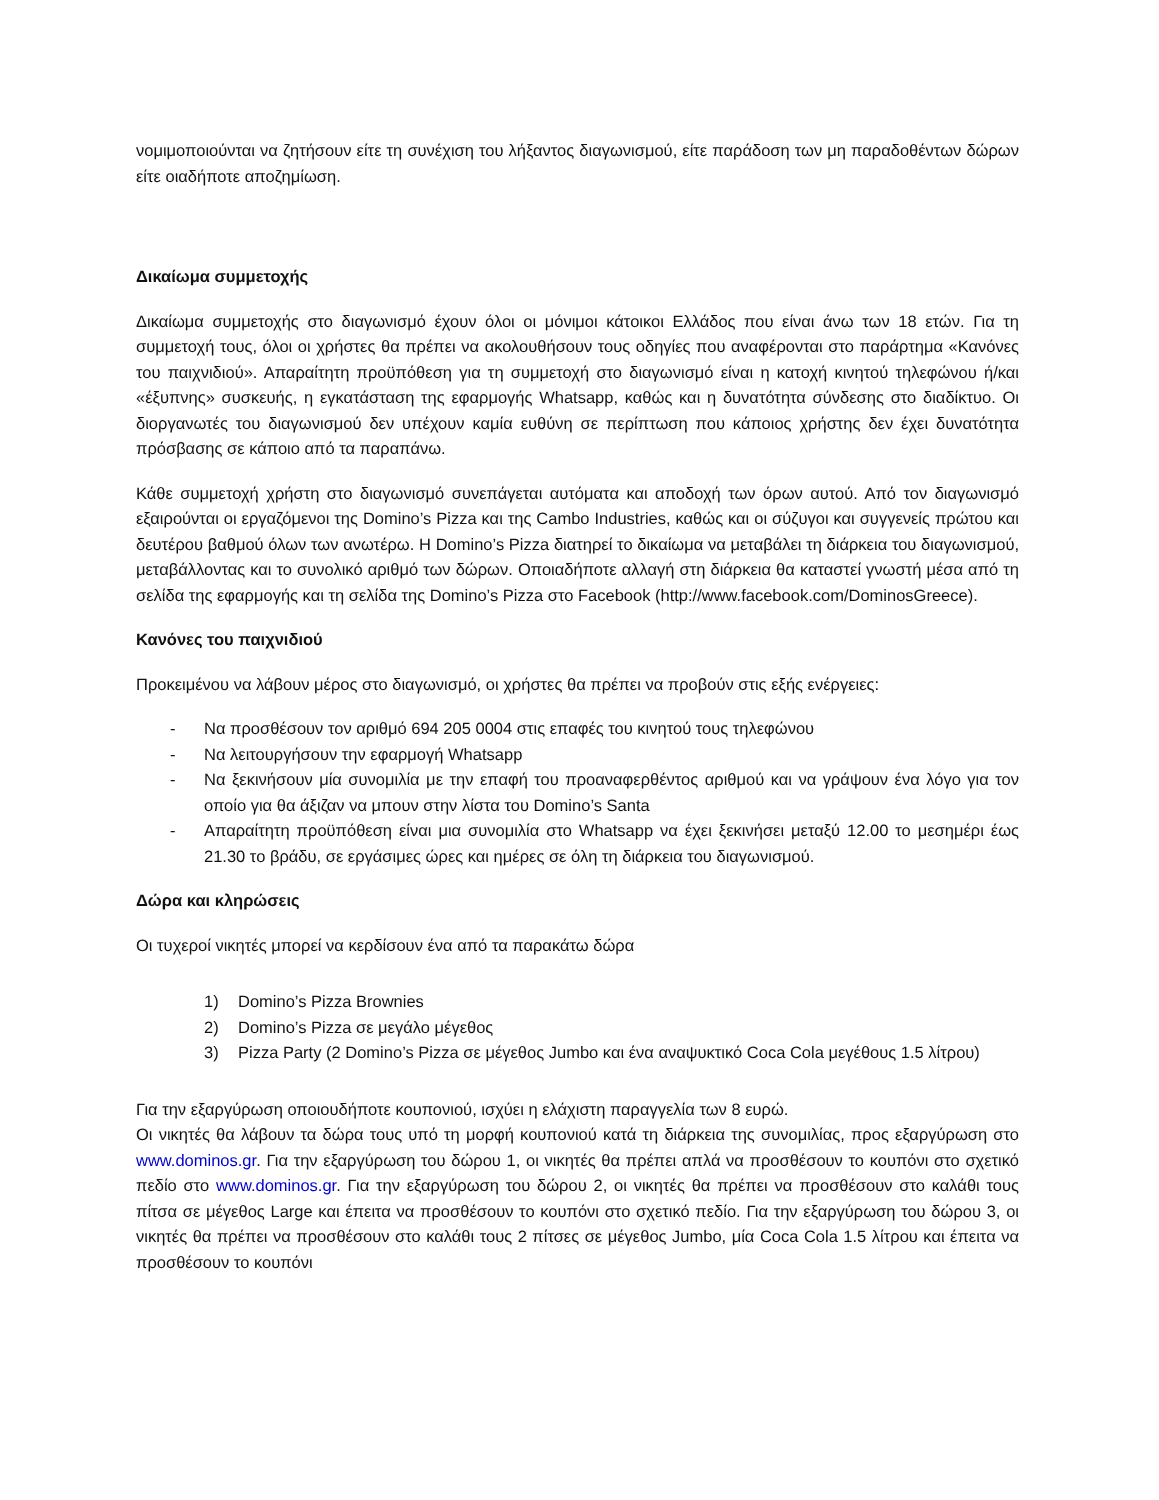νομιμοποιούνται να ζητήσουν είτε τη συνέχιση του λήξαντος διαγωνισμού, είτε παράδοση των μη παραδοθέντων δώρων είτε οιαδήποτε αποζημίωση.
Δικαίωμα συμμετοχής
Δικαίωμα συμμετοχής στο διαγωνισμό έχουν όλοι οι μόνιμοι κάτοικοι Ελλάδος που είναι άνω των 18 ετών. Για τη συμμετοχή τους, όλοι οι χρήστες θα πρέπει να ακολουθήσουν τους οδηγίες που αναφέρονται στο παράρτημα «Κανόνες του παιχνιδιού». Απαραίτητη προϋπόθεση για τη συμμετοχή στο διαγωνισμό είναι η κατοχή κινητού τηλεφώνου ή/και «έξυπνης» συσκευής, η εγκατάσταση της εφαρμογής Whatsapp, καθώς και η δυνατότητα σύνδεσης στο διαδίκτυο. Οι διοργανωτές του διαγωνισμού δεν υπέχουν καμία ευθύνη σε περίπτωση που κάποιος χρήστης δεν έχει δυνατότητα πρόσβασης σε κάποιο από τα παραπάνω.
Κάθε συμμετοχή χρήστη στο διαγωνισμό συνεπάγεται αυτόματα και αποδοχή των όρων αυτού. Από τον διαγωνισμό εξαιρούνται οι εργαζόμενοι της Domino’s Pizza και της Cambo Industries, καθώς και οι σύζυγοι και συγγενείς πρώτου και δευτέρου βαθμού όλων των ανωτέρω. Η Domino’s Pizza διατηρεί το δικαίωμα να μεταβάλει τη διάρκεια του διαγωνισμού, μεταβάλλοντας και το συνολικό αριθμό των δώρων. Οποιαδήποτε αλλαγή στη διάρκεια θα καταστεί γνωστή μέσα από τη σελίδα της εφαρμογής και τη σελίδα της Domino’s Pizza στο Facebook (http://www.facebook.com/DominosGreece).
Κανόνες του παιχνιδιού
Προκειμένου να λάβουν μέρος στο διαγωνισμό, οι χρήστες θα πρέπει να προβούν στις εξής ενέργειες:
- Να προσθέσουν τον αριθμό 694 205 0004 στις επαφές του κινητού τους τηλεφώνου
- Να λειτουργήσουν την εφαρμογή Whatsapp
- Να ξεκινήσουν μία συνομιλία με την επαφή του προαναφερθέντος αριθμού και να γράψουν ένα λόγο για τον οποίο για θα άξιζαν να μπουν στην λίστα του Domino’s Santa
- Απαραίτητη προϋπόθεση είναι μια συνομιλία στο Whatsapp να έχει ξεκινήσει μεταξύ 12.00 το μεσημέρι έως 21.30 το βράδυ, σε εργάσιμες ώρες και ημέρες σε όλη τη διάρκεια του διαγωνισμού.
Δώρα και κληρώσεις
Οι τυχεροί νικητές μπορεί να κερδίσουν ένα από τα παρακάτω δώρα
1) Domino’s Pizza Brownies
2) Domino’s Pizza σε μεγάλο μέγεθος
3) Pizza Party (2 Domino’s Pizza σε μέγεθος Jumbo και ένα αναψυκτικό Coca Cola μεγέθους 1.5 λίτρου)
Για την εξαργύρωση οποιουδήποτε κουπονιού, ισχύει η ελάχιστη παραγγελία των 8 ευρώ.
Οι νικητές θα λάβουν τα δώρα τους υπό τη μορφή κουπονιού κατά τη διάρκεια της συνομιλίας, προς εξαργύρωση στο www.dominos.gr. Για την εξαργύρωση του δώρου 1, οι νικητές θα πρέπει απλά να προσθέσουν το κουπόνι στο σχετικό πεδίο στο www.dominos.gr. Για την εξαργύρωση του δώρου 2, οι νικητές θα πρέπει να προσθέσουν στο καλάθι τους πίτσα σε μέγεθος Large και έπειτα να προσθέσουν το κουπόνι στο σχετικό πεδίο. Για την εξαργύρωση του δώρου 3, οι νικητές θα πρέπει να προσθέσουν στο καλάθι τους 2 πίτσες σε μέγεθος Jumbo, μία Coca Cola 1.5 λίτρου και έπειτα να προσθέσουν το κουπόνι